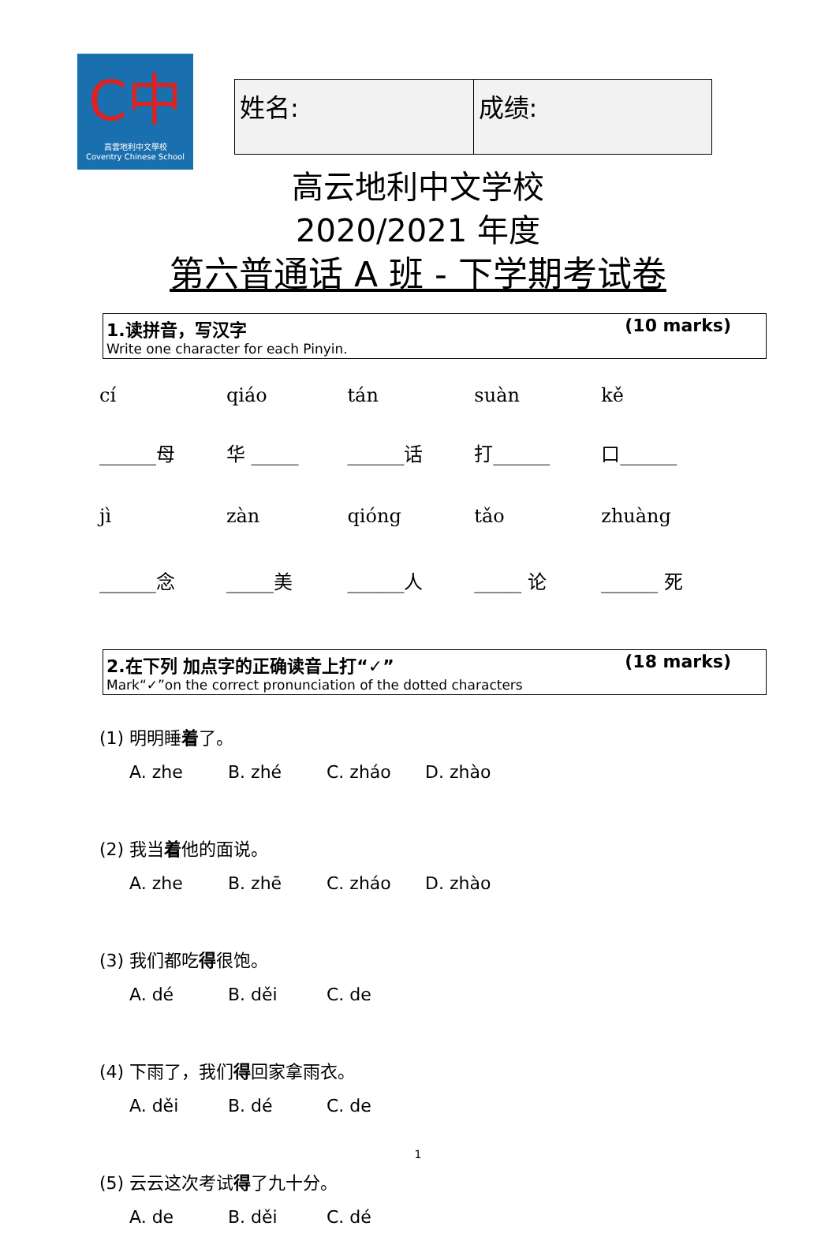C中
高雲地利中文學校
Coventry Chinese School
| 姓名: | 成绩: |
高云地利中文学校
2020/2021 年度
第六普通话 A 班 - 下学期考试卷
1.读拼音，写汉字 (10 marks)
Write one character for each Pinyin.
| cí | qiáo | tán | suàn | kě |
| ______母 | 华 _____ | ______话 | 打______ | 口______ |
| jì | zàn | qióng | tǎo | zhuàng |
| ______念 | _____美 | ______人 | _____ 论 | ______ 死 |
2.在下列 加点字的正确读音上打“✓” (18 marks)
Mark“✓”on the correct pronunciation of the dotted characters
(1) 明明睡着了。
A. zhe B. zhé C. zháo D. zhào
(2) 我当着他的面说。
A. zhe B. zhē C. zháo D. zhào
(3) 我们都吃得很饱。
A. dé B. děi C. de
(4) 下雨了，我们得回家拿雨衣。
A. děi B. dé C. de
(5) 云云这次考试得了九十分。
A. de B. děi C. dé
1